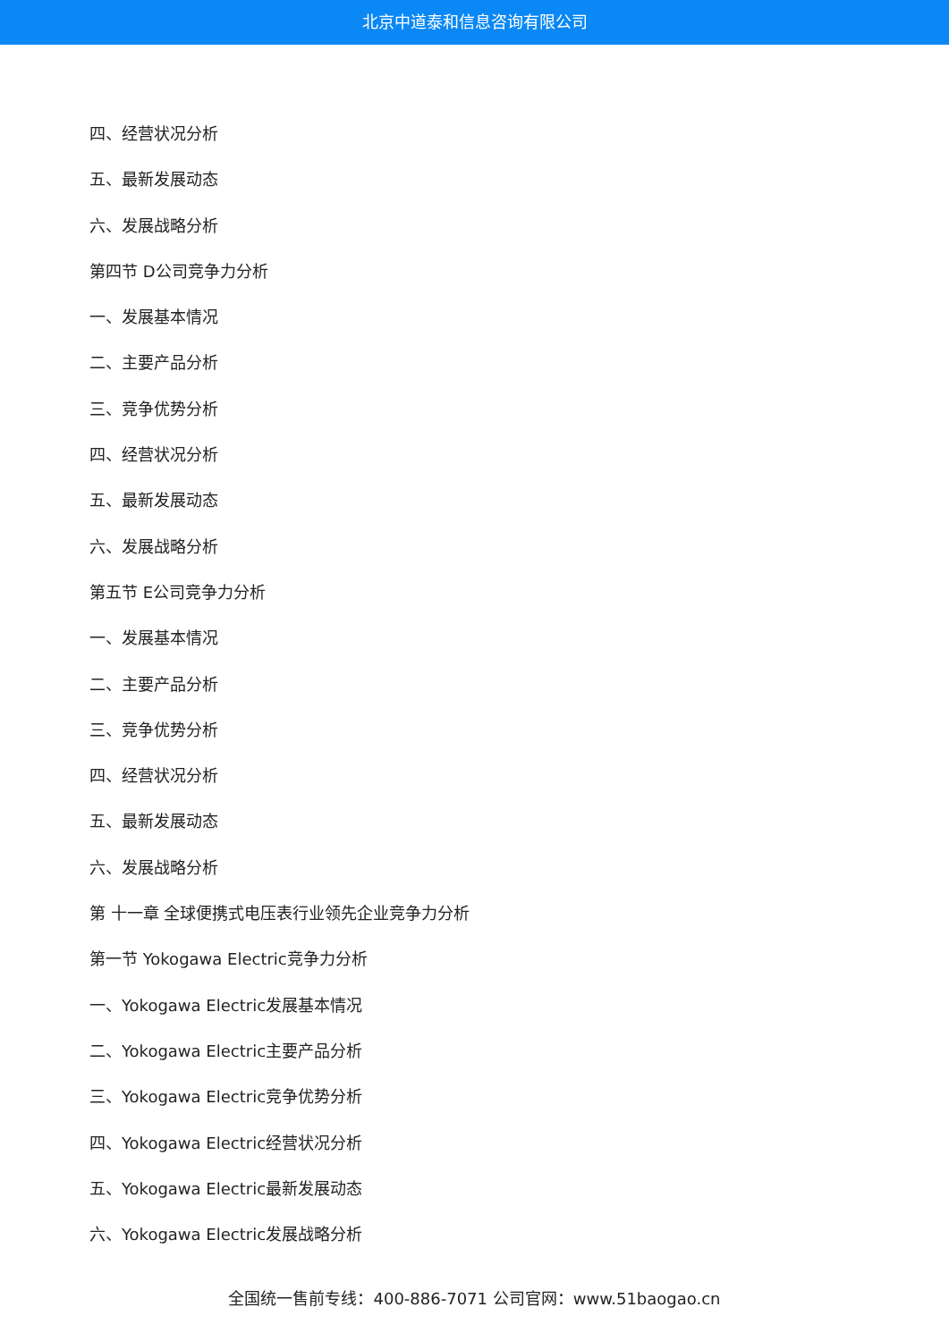北京中道泰和信息咨询有限公司
四、经营状况分析
五、最新发展动态
六、发展战略分析
第四节 D公司竞争力分析
一、发展基本情况
二、主要产品分析
三、竞争优势分析
四、经营状况分析
五、最新发展动态
六、发展战略分析
第五节 E公司竞争力分析
一、发展基本情况
二、主要产品分析
三、竞争优势分析
四、经营状况分析
五、最新发展动态
六、发展战略分析
第 十一章 全球便携式电压表行业领先企业竞争力分析
第一节 Yokogawa Electric竞争力分析
一、Yokogawa Electric发展基本情况
二、Yokogawa Electric主要产品分析
三、Yokogawa Electric竞争优势分析
四、Yokogawa Electric经营状况分析
五、Yokogawa Electric最新发展动态
六、Yokogawa Electric发展战略分析
全国统一售前专线：400-886-7071 公司官网：www.51baogao.cn